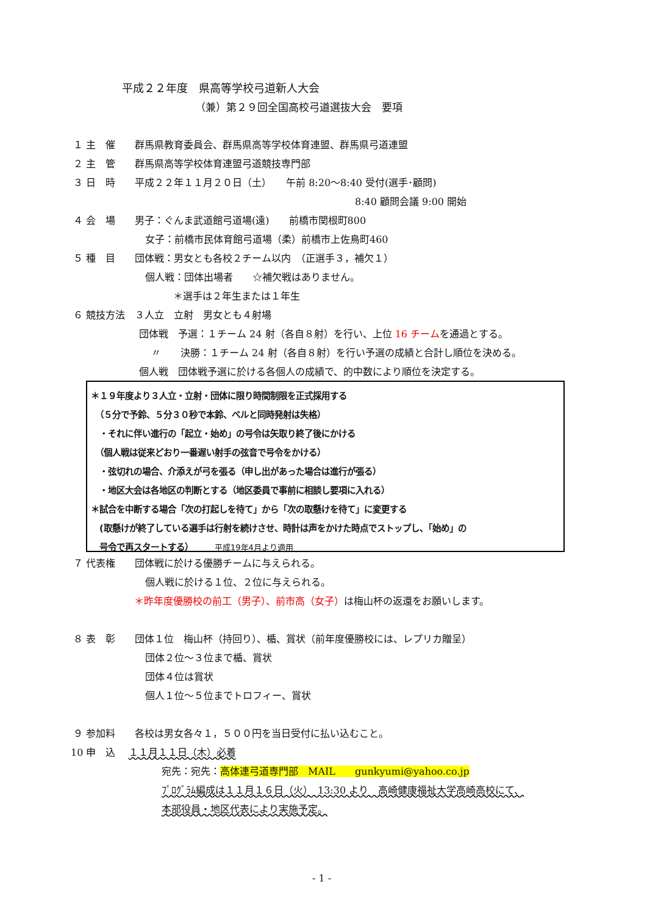平成２２年度　県高等学校弓道新人大会
（兼）第２９回全国高校弓道選抜大会　要項
１ 主　催　　群馬県教育委員会、群馬県高等学校体育連盟、群馬県弓道連盟
２ 主　管　　群馬県高等学校体育連盟弓道競技専門部
３ 日　時　　平成２２年１１月２０日（土）　　午前 8:20〜8:40 受付(選手･顧問)
8:40 顧問会議 9:00 開始
４ 会　場　　男子：ぐんま武道館弓道場(遠)　　前橋市関根町800
女子：前橋市民体育館弓道場（柔）前橋市上佐鳥町460
５ 種　目　　団体戦：男女とも各校２チーム以内　（正選手３，補欠１）
個人戦：団体出場者　　☆補欠戦はありません。
＊選手は２年生または１年生
６ 競技方法　３人立　立射　男女とも４射場
団体戦　予選：１チーム 24 射（各自８射）を行い、上位 16 チームを通過とする。
〃　　決勝：１チーム 24 射（各自８射）を行い予選の成績と合計し順位を決める。
個人戦　団体戦予選に於ける各個人の成績で、的中数により順位を決定する。
＊１９年度より３人立・立射・団体に限り時間制限を正式採用する
　（５分で予鈴、５分３０秒で本鈴、ベルと同時発射は失格）
　・それに伴い進行の「起立・始め」の号令は矢取り終了後にかける
　（個人戦は従来どおり一番遅い射手の弦音で号令をかける）
　・弦切れの場合、介添えが弓を張る（申し出があった場合は進行が張る）
　・地区大会は各地区の判断とする（地区委員で事前に相談し要項に入れる）
＊試合を中断する場合「次の打起しを待て」から「次の取懸けを待て」に変更する
　(取懸けが終了している選手は行射を続けさせ、時計は声をかけた時点でストップし、「始め」の
　号令で再スタートする）　　　平成19年4月より適用
７ 代表権　　団体戦に於ける優勝チームに与えられる。
個人戦に於ける１位、２位に与えられる。
＊昨年度優勝校の前工（男子）、前市高（女子）は梅山杯の返還をお願いします。
８ 表　彰　　団体１位　梅山杯（持回り）、楯、賞状（前年度優勝校には、レプリカ贈呈）
団体２位〜３位まで楯、賞状
団体４位は賞状
個人１位〜５位までトロフィー、賞状
９ 参加料　　各校は男女各々１，５００円を当日受付に払い込むこと。
10 申　込　 １１月１１日（木）必着
宛先：宛先：高体連弓道専門部　MAIL　　gunkyumi@yahoo.co.jp
ﾌﾟﾛｸﾞﾗﾑ編成は１１月１６日（火）　13:30 より　高崎健康福祉大学高崎高校にて、
本部役員・地区代表により実施予定。
- 1 -